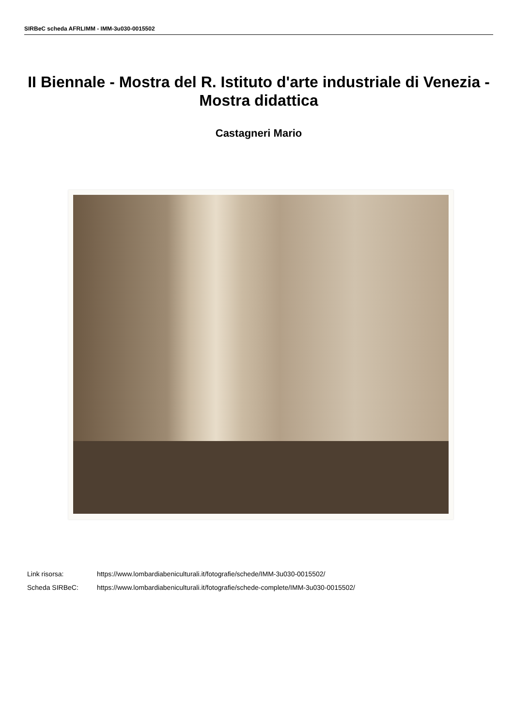SIRBeC scheda AFRLIMM - IMM-3u030-0015502
II Biennale - Mostra del R. Istituto d'arte industriale di Venezia - Mostra didattica
Castagneri Mario
Link risorsa: https://www.lombardiabeniculturali.it/fotografie/schede/IMM-3u030-0015502/
Scheda SIRBeC: https://www.lombardiabeniculturali.it/fotografie/schede-complete/IMM-3u030-0015502/